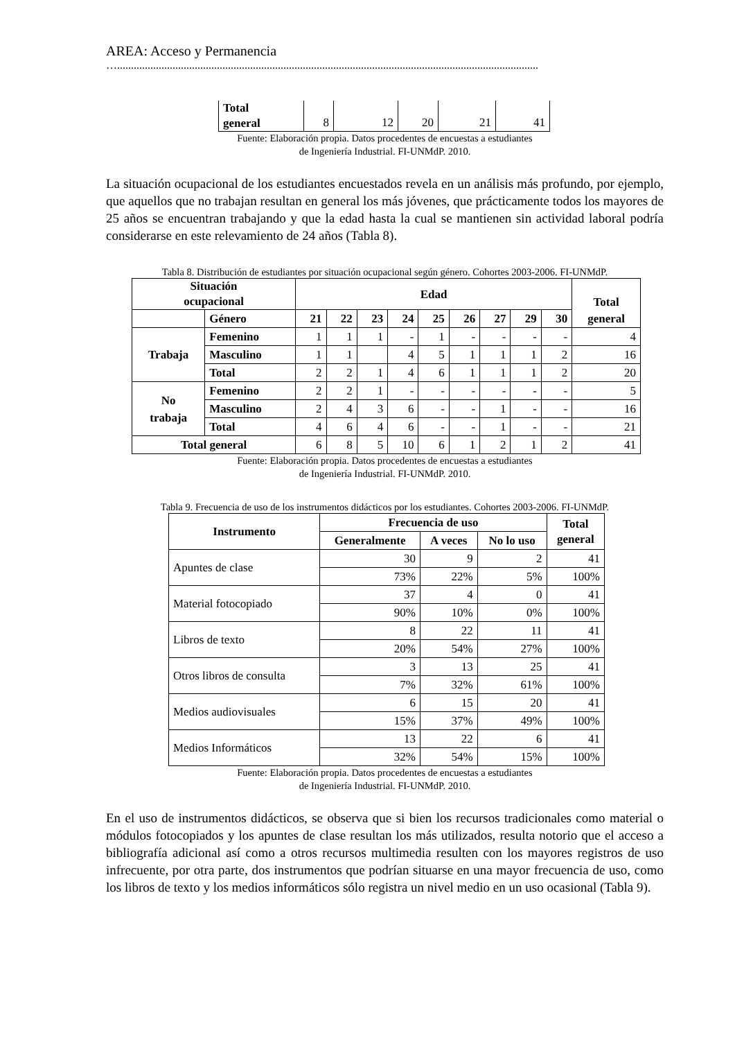AREA: Acceso y Permanencia
…........................................................................................................................................................
| Total general | 8 | 12 | 20 | 21 | 41 |
Fuente: Elaboración propia. Datos procedentes de encuestas a estudiantes
de Ingeniería Industrial. FI-UNMdP. 2010.
La situación ocupacional de los estudiantes encuestados revela en un análisis más profundo, por ejemplo, que aquellos que no trabajan resultan en general los más jóvenes, que prácticamente todos los mayores de 25 años se encuentran trabajando y que la edad hasta la cual se mantienen sin actividad laboral podría considerarse en este relevamiento de 24 años (Tabla 8).
Tabla 8. Distribución de estudiantes por situación ocupacional según género. Cohortes 2003-2006. FI-UNMdP.
| Situación ocupacional | | Edad | | | | | | | | | Total general |
| --- | --- | --- | --- | --- | --- | --- | --- | --- | --- | --- | --- |
| | Género | 21 | 22 | 23 | 24 | 25 | 26 | 27 | 29 | 30 | |
| Trabaja | Femenino | 1 | 1 | 1 | - | 1 | - | - | - | - | 4 |
| | Masculino | 1 | 1 | | 4 | 5 | 1 | 1 | 1 | 2 | 16 |
| | Total | 2 | 2 | 1 | 4 | 6 | 1 | 1 | 1 | 2 | 20 |
| No trabaja | Femenino | 2 | 2 | 1 | - | - | - | - | - | - | 5 |
| | Masculino | 2 | 4 | 3 | 6 | - | - | 1 | - | - | 16 |
| | Total | 4 | 6 | 4 | 6 | - | - | 1 | - | - | 21 |
| Total general | | 6 | 8 | 5 | 10 | 6 | 1 | 2 | 1 | 2 | 41 |
Fuente: Elaboración propia. Datos procedentes de encuestas a estudiantes
de Ingeniería Industrial. FI-UNMdP. 2010.
Tabla 9. Frecuencia de uso de los instrumentos didácticos por los estudiantes. Cohortes 2003-2006. FI-UNMdP.
| Instrumento | Frecuencia de uso | | | Total general |
| --- | --- | --- | --- | --- |
| | Generalmente | A veces | No lo uso | |
| Apuntes de clase | 30 | 9 | 2 | 41 |
| | 73% | 22% | 5% | 100% |
| Material fotocopiado | 37 | 4 | 0 | 41 |
| | 90% | 10% | 0% | 100% |
| Libros de texto | 8 | 22 | 11 | 41 |
| | 20% | 54% | 27% | 100% |
| Otros libros de consulta | 3 | 13 | 25 | 41 |
| | 7% | 32% | 61% | 100% |
| Medios audiovisuales | 6 | 15 | 20 | 41 |
| | 15% | 37% | 49% | 100% |
| Medios Informáticos | 13 | 22 | 6 | 41 |
| | 32% | 54% | 15% | 100% |
Fuente: Elaboración propia. Datos procedentes de encuestas a estudiantes
de Ingeniería Industrial. FI-UNMdP. 2010.
En el uso de instrumentos didácticos, se observa que si bien los recursos tradicionales como material o módulos fotocopiados y los apuntes de clase resultan los más utilizados, resulta notorio que el acceso a bibliografía adicional así como a otros recursos multimedia resulten con los mayores registros de uso infrecuente, por otra parte, dos instrumentos que podrían situarse en una mayor frecuencia de uso, como los libros de texto y los medios informáticos sólo registra un nivel medio en un uso ocasional (Tabla 9).